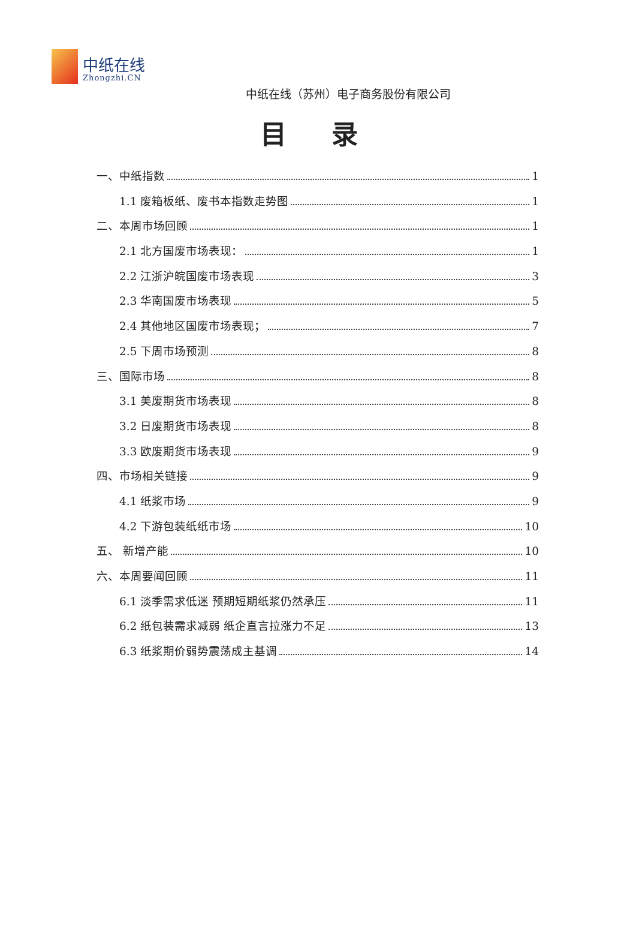中纸在线
Zhongzhi.CN
中纸在线（苏州）电子商务股份有限公司
目 录
一、中纸指数 1
1.1 废箱板纸、废书本指数走势图 1
二、本周市场回顾 1
2.1 北方国废市场表现： 1
2.2 江浙沪皖国废市场表现 3
2.3 华南国废市场表现 5
2.4 其他地区国废市场表现； 7
2.5 下周市场预测 8
三、国际市场 8
3.1 美废期货市场表现 8
3.2 日废期货市场表现 8
3.3 欧废期货市场表现 9
四、市场相关链接 9
4.1 纸浆市场 9
4.2 下游包装纸纸市场 10
五、 新增产能 10
六、本周要闻回顾 11
6.1 淡季需求低迷 预期短期纸浆仍然承压 11
6.2 纸包装需求减弱 纸企直言拉涨力不足 13
6.3 纸浆期价弱势震荡成主基调 14